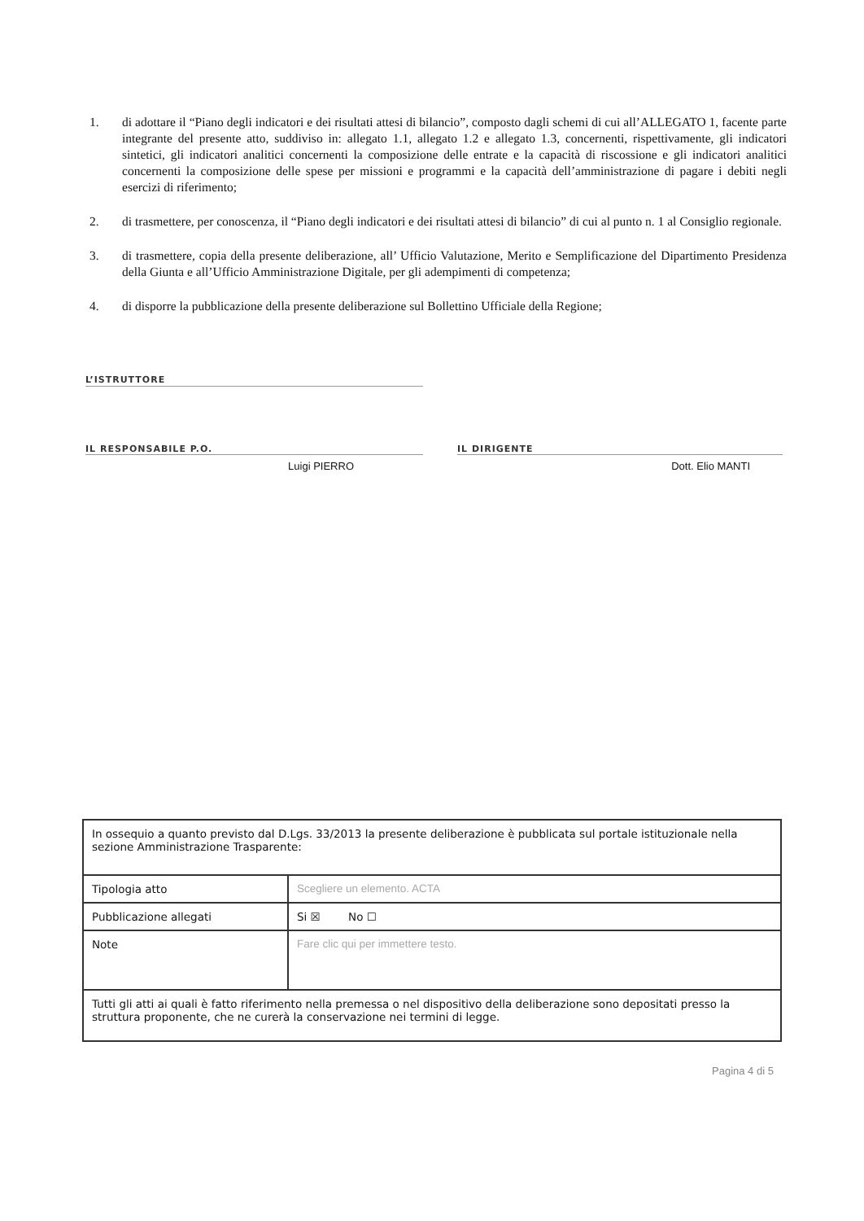1. di adottare il “Piano degli indicatori e dei risultati attesi di bilancio”, composto dagli schemi di cui all’ALLEGATO 1, facente parte integrante del presente atto, suddiviso in: allegato 1.1, allegato 1.2 e allegato 1.3, concernenti, rispettivamente, gli indicatori sintetici, gli indicatori analitici concernenti la composizione delle entrate e la capacità di riscossione e gli indicatori analitici concernenti la composizione delle spese per missioni e programmi e la capacità dell’amministrazione di pagare i debiti negli esercizi di riferimento;
2. di trasmettere, per conoscenza, il “Piano degli indicatori e dei risultati attesi di bilancio” di cui al punto n. 1 al Consiglio regionale.
3. di trasmettere, copia della presente deliberazione, all’ Ufficio Valutazione, Merito e Semplificazione del Dipartimento Presidenza della Giunta e all’Ufficio Amministrazione Digitale, per gli adempimenti di competenza;
4. di disporre la pubblicazione della presente deliberazione sul Bollettino Ufficiale della Regione;
L’ISTRUTTORE
IL RESPONSABILE P.O.
Luigi PIERRO
IL DIRIGENTE
Dott. Elio MANTI
| In ossequio a quanto previsto dal D.Lgs. 33/2013 la presente deliberazione è pubblicata sul portale istituzionale nella sezione Amministrazione Trasparente: | |
| Tipologia atto | Scegliere un elemento. ACTA |
| Pubblicazione allegati | Si ☒ No ☐ |
| Note | Fare clic qui per immettere testo. |
| Tutti gli atti ai quali è fatto riferimento nella premessa o nel dispositivo della deliberazione sono depositati presso la struttura proponente, che ne curerà la conservazione nei termini di legge. | |
Pagina 4 di 5